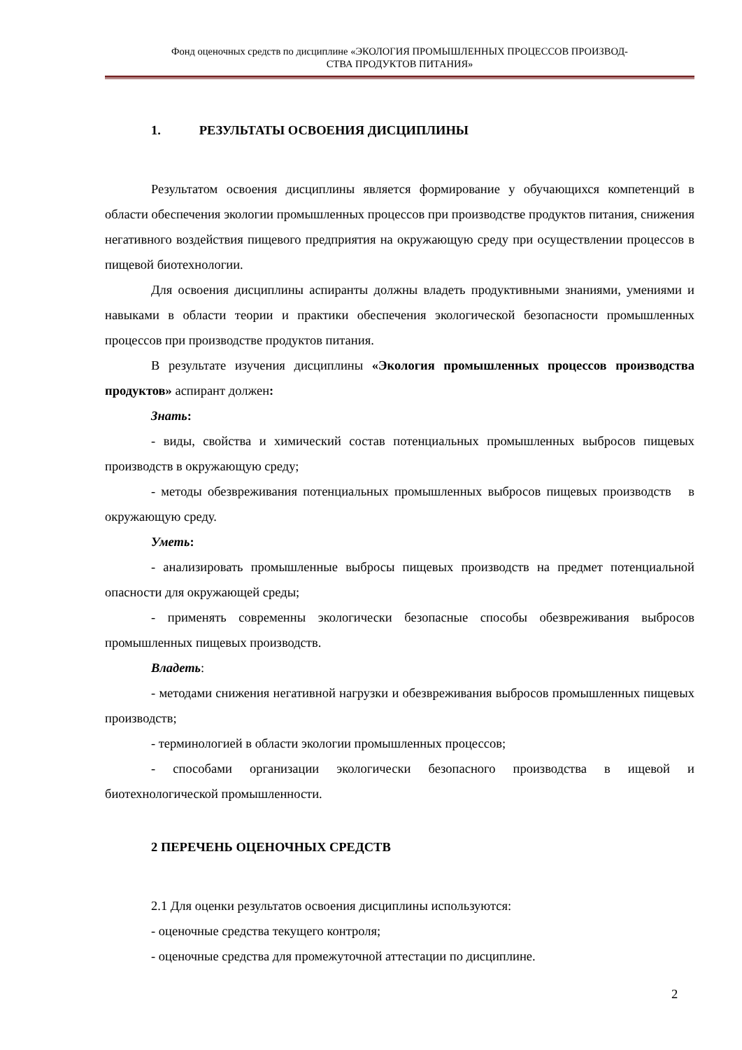Фонд оценочных средств по дисциплине «ЭКОЛОГИЯ ПРОМЫШЛЕННЫХ ПРОЦЕССОВ ПРОИЗВОД-
СТВА ПРОДУКТОВ ПИТАНИЯ»
1. РЕЗУЛЬТАТЫ ОСВОЕНИЯ ДИСЦИПЛИНЫ
Результатом освоения дисциплины является формирование у обучающихся компетенций в области обеспечения экологии промышленных процессов при производстве продуктов питания, снижения негативного воздействия пищевого предприятия на окружающую среду при осуществлении процессов в пищевой биотехнологии.
Для освоения дисциплины аспиранты должны владеть продуктивными знаниями, умениями и навыками в области теории и практики обеспечения экологической безопасности промышленных процессов при производстве продуктов питания.
В результате изучения дисциплины «Экология промышленных процессов производства продуктов» аспирант должен:
Знать:
- виды, свойства и химический состав потенциальных промышленных выбросов пищевых производств в окружающую среду;
- методы обезвреживания потенциальных промышленных выбросов пищевых производств в окружающую среду.
Уметь:
- анализировать промышленные выбросы пищевых производств на предмет потенциальной опасности для окружающей среды;
- применять современны экологически безопасные способы обезвреживания выбросов промышленных пищевых производств.
Владеть:
- методами снижения негативной нагрузки и обезвреживания выбросов промышленных пищевых производств;
- терминологией в области экологии промышленных процессов;
- способами организации экологически безопасного производства в ищевой и биотехнологической промышленности.
2 ПЕРЕЧЕНЬ ОЦЕНОЧНЫХ СРЕДСТВ
2.1 Для оценки результатов освоения дисциплины используются:
- оценочные средства текущего контроля;
- оценочные средства для промежуточной аттестации по дисциплине.
2